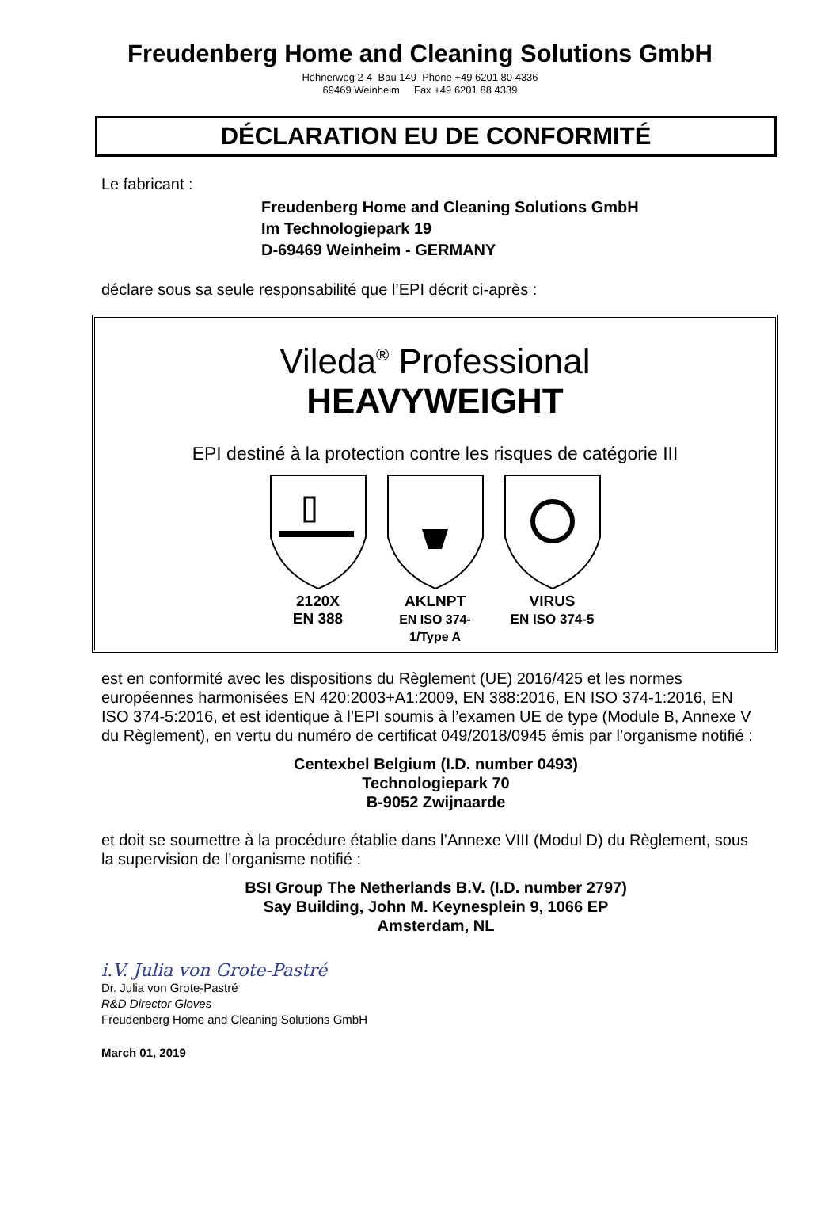Freudenberg Home and Cleaning Solutions GmbH
Höhnerweg 2-4 Bau 149 Phone +49 6201 80 4336
69469 Weinheim Fax +49 6201 88 4339
DÉCLARATION EU DE CONFORMITÉ
Le fabricant :
Freudenberg Home and Cleaning Solutions GmbH
Im Technologiepark 19
D-69469 Weinheim - GERMANY
déclare sous sa seule responsabilité que l’EPI décrit ci-après :
Vileda<sup>®</sup> Professional
HEAVYWEIGHT
EPI destiné à la protection contre les risques de catégorie III
2120X
EN 388
AKLNPT
EN ISO 374-1/Type A
VIRUS
EN ISO 374-5
est en conformité avec les dispositions du Règlement (UE) 2016/425 et les normes européennes harmonisées EN 420:2003+A1:2009, EN 388:2016, EN ISO 374-1:2016, EN ISO 374-5:2016, et est identique à l’EPI soumis à l’examen UE de type (Module B, Annexe V du Règlement), en vertu du numéro de certificat 049/2018/0945 émis par l’organisme notifié :
Centexbel Belgium (I.D. number 0493)
Technologiepark 70
B-9052 Zwijnaarde
et doit se soumettre à la procédure établie dans l’Annexe VIII (Modul D) du Règlement, sous la supervision de l’organisme notifié :
BSI Group The Netherlands B.V. (I.D. number 2797)
Say Building, John M. Keynesplein 9, 1066 EP
Amsterdam, NL
i.V. Julia von Grote-Pastré
Dr. Julia von Grote-Pastré
R&D Director Gloves
Freudenberg Home and Cleaning Solutions GmbH
March 01, 2019